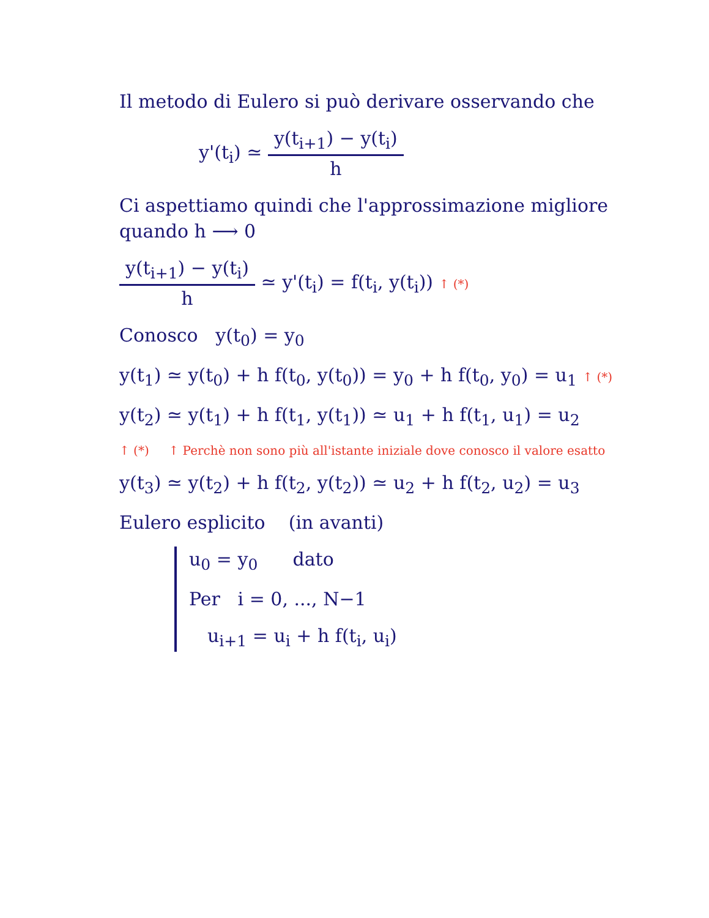Il metodo di Eulero si può derivare osservando che
y'(t<sub>i</sub>) ≃ y(t<sub>i+1</sub>) − y(t<sub>i</sub>) h
Ci aspettiamo quindi che l'approssimazione migliore quando h ⟶ 0
y(t<sub>i+1</sub>) − y(t<sub>i</sub>) h ≃ y'(t<sub>i</sub>) = f(t<sub>i</sub>, y(t<sub>i</sub>)) ↑ (*)
Conosco y(t<sub>0</sub>) = y<sub>0</sub>
y(t<sub>1</sub>) ≃ y(t<sub>0</sub>) + h f(t<sub>0</sub>, y(t<sub>0</sub>)) = y<sub>0</sub> + h f(t<sub>0</sub>, y<sub>0</sub>) = u<sub>1</sub> ↑ (*)
y(t<sub>2</sub>) ≃ y(t<sub>1</sub>) + h f(t<sub>1</sub>, y(t<sub>1</sub>)) ≃ u<sub>1</sub> + h f(t<sub>1</sub>, u<sub>1</sub>) = u<sub>2</sub>
↑ (*) ↑ Perchè non sono più all'istante iniziale dove conosco il valore esatto
y(t<sub>3</sub>) ≃ y(t<sub>2</sub>) + h f(t<sub>2</sub>, y(t<sub>2</sub>)) ≃ u<sub>2</sub> + h f(t<sub>2</sub>, u<sub>2</sub>) = u<sub>3</sub>
Eulero esplicito (in avanti)
u<sub>0</sub> = y<sub>0</sub> dato
Per i = 0, ..., N−1
u<sub>i+1</sub> = u<sub>i</sub> + h f(t<sub>i</sub>, u<sub>i</sub>)